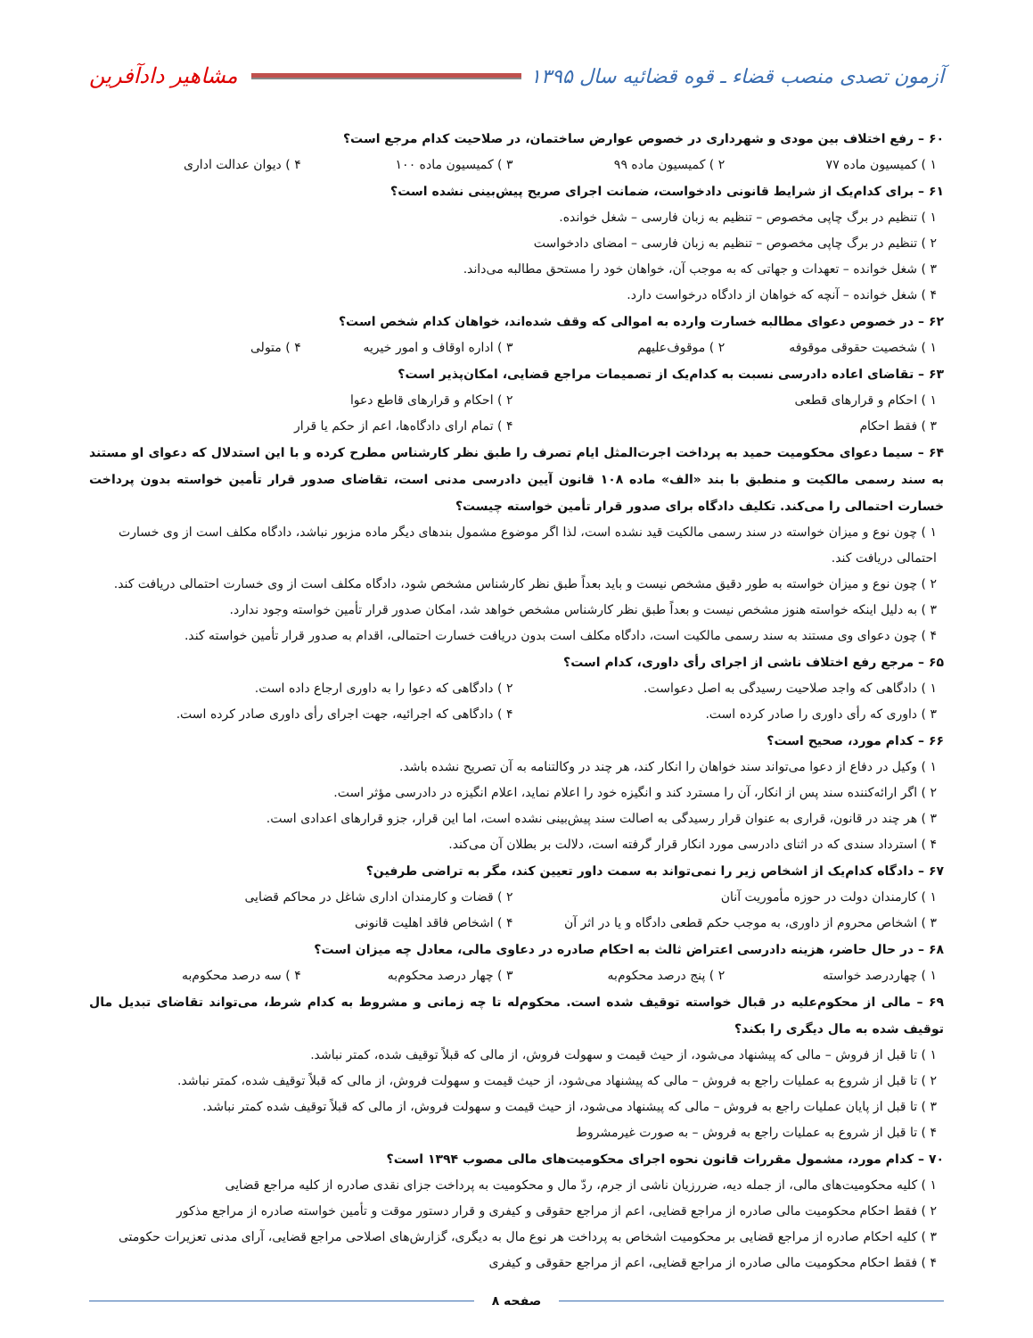آزمون تصدی منصب قضاء ـ قوه قضائیه سال ۱۳۹۵ مشاهیر دادآفرین
۶۰ – رفع اختلاف بین مودی و شهرداری در خصوص عوارض ساختمان، در صلاحیت کدام مرجع است؟
۱ ) کمیسیون ماده ۷۷
۲ ) کمیسیون ماده ۹۹
۳ ) کمیسیون ماده ۱۰۰
۴ ) دیوان عدالت اداری
۶۱ – برای کدام‌یک از شرایط قانونی دادخواست، ضمانت اجرای صریح پیش‌بینی نشده است؟
۱ ) تنظیم در برگ چاپی مخصوص – تنظیم به زبان فارسی – شغل خوانده.
۲ ) تنظیم در برگ چاپی مخصوص – تنظیم به زبان فارسی – امضای دادخواست
۳ ) شغل خوانده – تعهدات و جهاتی که به موجب آن، خواهان خود را مستحق مطالبه می‌داند.
۴ ) شغل خوانده – آنچه که خواهان از دادگاه درخواست دارد.
۶۲ – در خصوص دعوای مطالبه خسارت وارده به اموالی که وقف شده‌اند، خواهان کدام شخص است؟
۱ ) شخصیت حقوقی موقوفه
۲ ) موقوف‌علیهم
۳ ) اداره اوقاف و امور خیریه
۴ ) متولی
۶۳ – تقاضای اعاده دادرسی نسبت به کدام‌یک از تصمیمات مراجع قضایی، امکان‌پذیر است؟
۱ ) احکام و قرارهای قطعی
۲ ) احکام و قرارهای قاطع دعوا
۳ ) فقط احکام
۴ ) تمام ارای دادگاه‌ها، اعم از حکم یا قرار
۶۴ – سیما دعوای محکومیت حمید به پرداخت اجرت‌المثل ایام تصرف را طبق نظر کارشناس مطرح کرده و با این استدلال که دعوای او مستند به سند رسمی مالکیت و منطبق با بند «الف» ماده ۱۰۸ قانون آیین دادرسی مدنی است، تقاضای صدور قرار تأمین خواسته بدون پرداخت خسارت احتمالی را می‌کند. تکلیف دادگاه برای صدور قرار تأمین خواسته چیست؟
۱ ) چون نوع و میزان خواسته در سند رسمی مالکیت قید نشده است، لذا اگر موضوع مشمول بندهای دیگر ماده مزبور نباشد، دادگاه مکلف است از وی خسارت احتمالی دریافت کند.
۲ ) چون نوع و میزان خواسته به طور دقیق مشخص نیست و باید بعداً طبق نظر کارشناس مشخص شود، دادگاه مکلف است از وی خسارت احتمالی دریافت کند.
۳ ) به دلیل اینکه خواسته هنوز مشخص نیست و بعداً طبق نظر کارشناس مشخص خواهد شد، امکان صدور قرار تأمین خواسته وجود ندارد.
۴ ) چون دعوای وی مستند به سند رسمی مالکیت است، دادگاه مکلف است بدون دریافت خسارت احتمالی، اقدام به صدور قرار تأمین خواسته کند.
۶۵ – مرجع رفع اختلاف ناشی از اجرای رأی داوری، کدام است؟
۱ ) دادگاهی که واجد صلاحیت رسیدگی به اصل دعواست.
۲ ) دادگاهی که دعوا را به داوری ارجاع داده است.
۳ ) داوری که رأی داوری را صادر کرده است.
۴ ) دادگاهی که اجرائیه، جهت اجرای رأی داوری صادر کرده است.
۶۶ – کدام مورد، صحیح است؟
۱ ) وکیل در دفاع از دعوا می‌تواند سند خواهان را انکار کند، هر چند در وکالتنامه به آن تصریح نشده باشد.
۲ ) اگر ارائه‌کننده سند پس از انکار، آن را مسترد کند و انگیزه خود را اعلام نماید، اعلام انگیزه در دادرسی مؤثر است.
۳ ) هر چند در قانون، قراری به عنوان قرار رسیدگی به اصالت سند پیش‌بینی نشده است، اما این قرار، جزو قرارهای اعدادی است.
۴ ) استرداد سندی که در اثنای دادرسی مورد انکار قرار گرفته است، دلالت بر بطلان آن می‌کند.
۶۷ – دادگاه کدام‌یک از اشخاص زیر را نمی‌تواند به سمت داور تعیین کند، مگر به تراضی طرفین؟
۱ ) کارمندان دولت در حوزه مأموریت آنان
۲ ) قضات و کارمندان اداری شاغل در محاکم قضایی
۳ ) اشخاص محروم از داوری، به موجب حکم قطعی دادگاه و یا در اثر آن
۴ ) اشخاص فاقد اهلیت قانونی
۶۸ – در حال حاضر، هزینه دادرسی اعتراض ثالث به احکام صادره در دعاوی مالی، معادل چه میزان است؟
۱ ) چهاردرصد خواسته
۲ ) پنج درصد محکوم‌به
۳ ) چهار درصد محکوم‌به
۴ ) سه درصد محکوم‌به
۶۹ – مالی از محکوم‌علیه در قبال خواسته توقیف شده است. محکوم‌له تا چه زمانی و مشروط به کدام شرط، می‌تواند تقاضای تبدیل مال توقیف شده به مال دیگری را بکند؟
۱ ) تا قبل از فروش – مالی که پیشنهاد می‌شود، از حیث قیمت و سهولت فروش، از مالی که قبلاً توقیف شده، کمتر نباشد.
۲ ) تا قبل از شروع به عملیات راجع به فروش – مالی که پیشنهاد می‌شود، از حیث قیمت و سهولت فروش، از مالی که قبلاً توقیف شده، کمتر نباشد.
۳ ) تا قبل از پایان عملیات راجع به فروش – مالی که پیشنهاد می‌شود، از حیث قیمت و سهولت فروش، از مالی که قبلاً توقیف شده کمتر نباشد.
۴ ) تا قبل از شروع به عملیات راجع به فروش – به صورت غیرمشروط
۷۰ – کدام مورد، مشمول مقررات قانون نحوه اجرای محکومیت‌های مالی مصوب ۱۳۹۴ است؟
۱ ) کلیه محکومیت‌های مالی، از جمله دیه، ضررزیان ناشی از جرم، ردّ مال و محکومیت به پرداخت جزای نقدی صادره از کلیه مراجع قضایی
۲ ) فقط احکام محکومیت مالی صادره از مراجع قضایی، اعم از مراجع حقوقی و کیفری و قرار دستور موقت و تأمین خواسته صادره از مراجع مذکور
۳ ) کلیه احکام صادره از مراجع قضایی بر محکومیت اشخاص به پرداخت هر نوع مال به دیگری، گزارش‌های اصلاحی مراجع قضایی، آرای مدنی تعزیرات حکومتی
۴ ) فقط احکام محکومیت مالی صادره از مراجع قضایی، اعم از مراجع حقوقی و کیفری
صفحه ۸